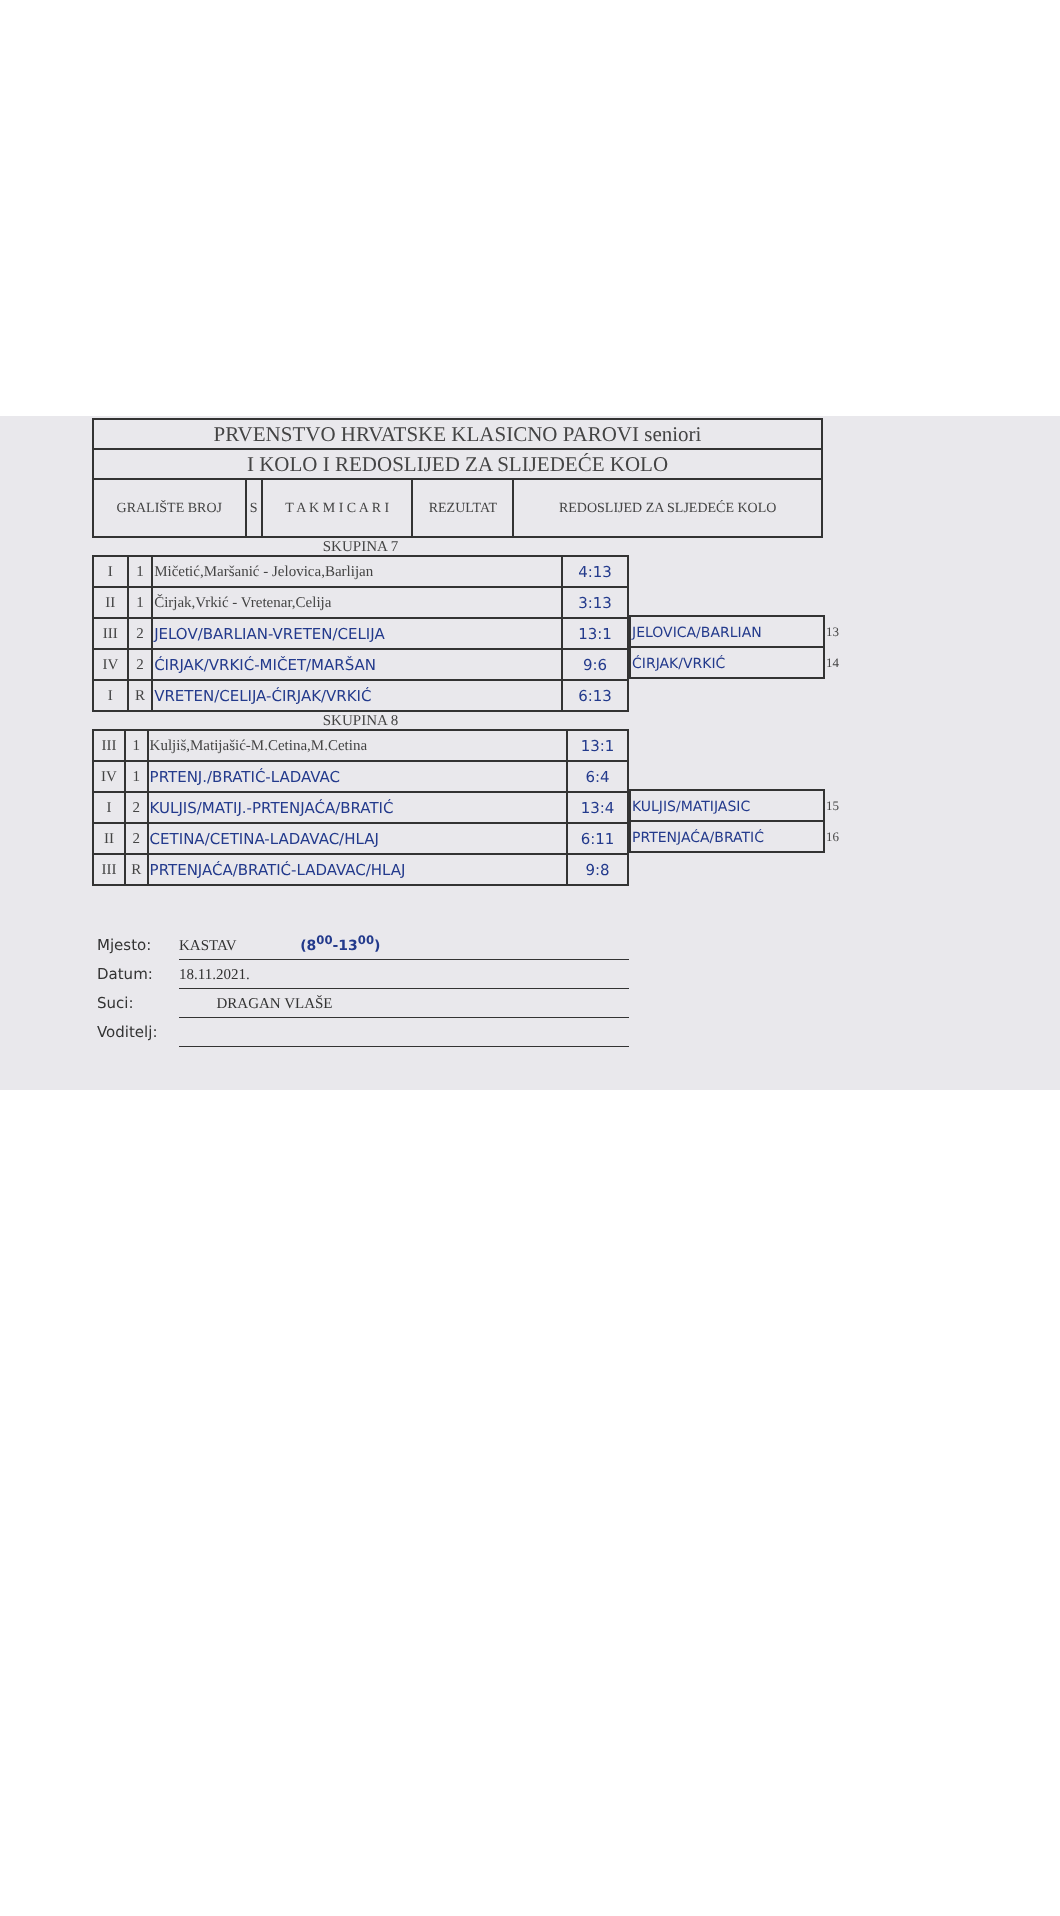| PRVENSTVO HRVATSKE KLASICNO PAROVI seniori | | | | |
| I KOLO I REDOSLIJED ZA SLIJEDEĆE KOLO | | | | |
| GRALIŠTE BROJ | S | T A K M I C A R I | REZULTAT | REDOSLIJED ZA SLJEDEĆE KOLO |
SKUPINA 7
| I | 1 | Mičetić,Maršanić - Jelovica,Barlijan | 4:13 |
| II | 1 | Čirjak,Vrkić - Vretenar,Celija | 3:13 |
| III | 2 | JELOV/BARLIAN-VRETEN/CELIJA | 13:1 |
| IV | 2 | ĆIRJAK/VRKIĆ-MIČET/MARŠAN | 9:6 |
| I | R | VRETEN/CELIJA-ĆIRJAK/VRKIĆ | 6:13 |
| JELOVICA/BARLIAN | 13 |
| ĆIRJAK/VRKIĆ | 14 |
SKUPINA 8
| III | 1 | Kuljiš,Matijašić-M.Cetina,M.Cetina | 13:1 |
| IV | 1 | PRTENJ./BRATIĆ-LADAVAC | 6:4 |
| I | 2 | KULJIS/MATIJ.-PRTENJAĆA/BRATIĆ | 13:4 |
| II | 2 | CETINA/CETINA-LADAVAC/HLAJ | 6:11 |
| III | R | PRTENJAĆA/BRATIĆ-LADAVAC/HLAJ | 9:8 |
| KULJIS/MATIJASIC | 15 |
| PRTENJAĆA/BRATIĆ | 16 |
Mjesto: KASTAV (8<sup>00</sup>-13<sup>00</sup>)
Datum: 18.11.2021.
Suci: DRAGAN VLAŠE
Voditelj: